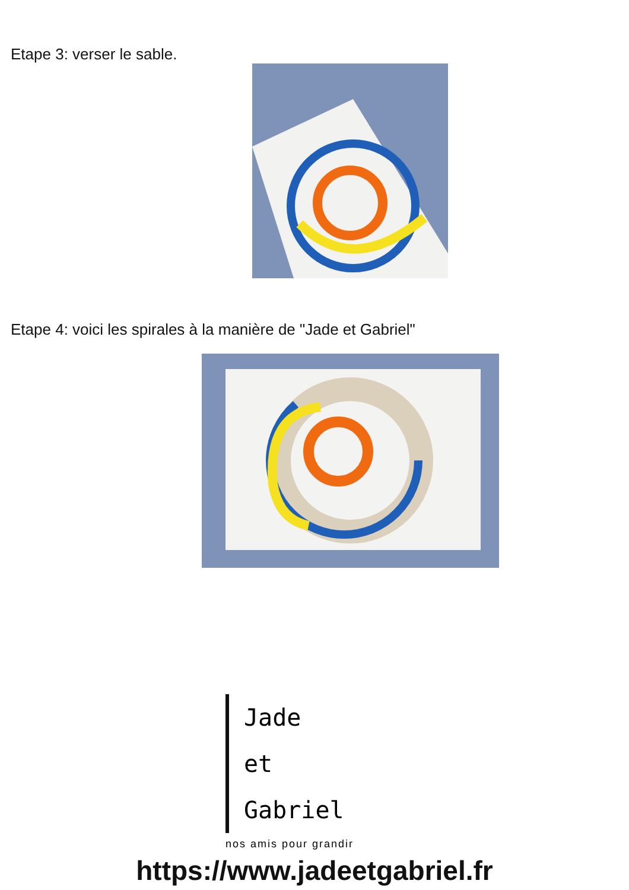Etape 3: verser le sable.
Etape 4: voici les spirales à la manière de "Jade et Gabriel"
Jade
et
Gabriel
nos amis pour grandir
https://www.jadeetgabriel.fr